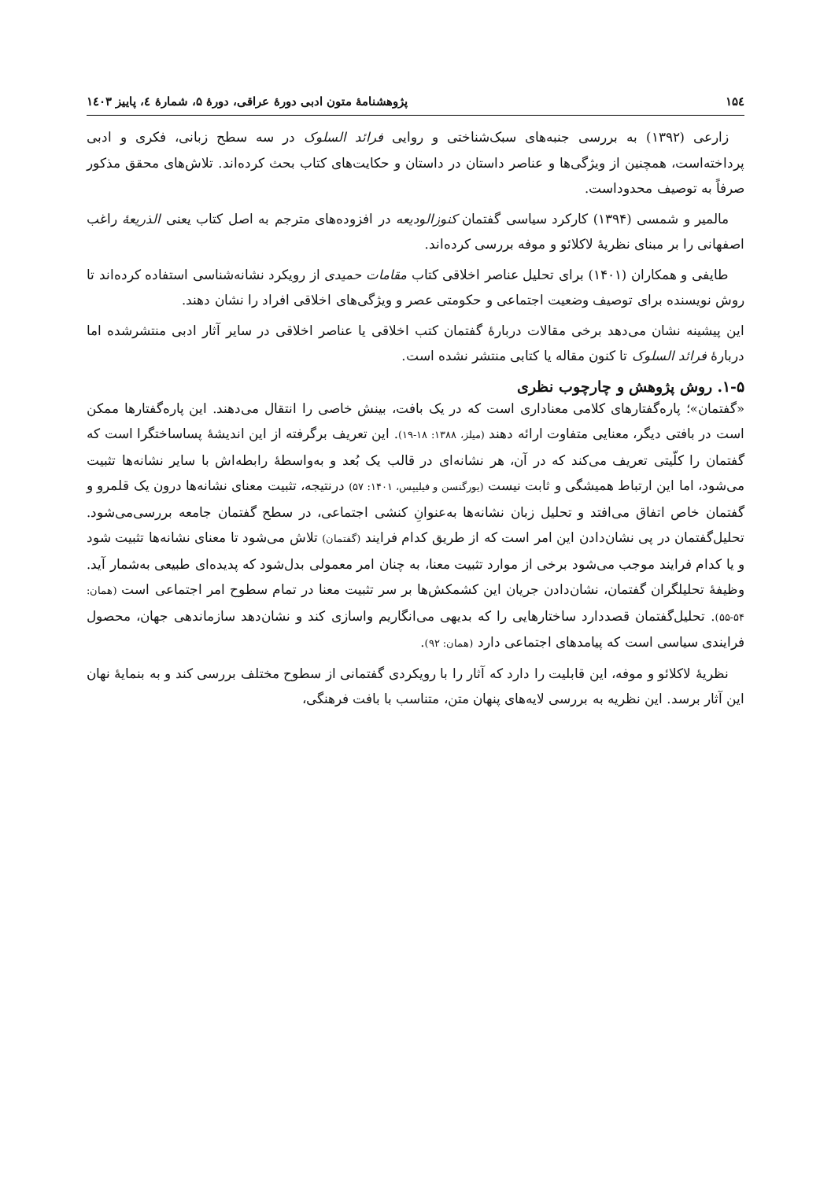۱۵٤ پژوهشنامهٔ متون ادبی دورهٔ عراقی، دورهٔ ۵، شمارهٔ ٤، پاییز ۱٤۰۳
زارعی (۱۳۹۲) به بررسی جنبه‌های سبک‌شناختی و روایی فرائد السلوک در سه سطح زبانی، فکری و ادبی پرداخته‌است، همچنین از ویژگی‌ها و عناصر داستان در داستان و حکایت‌های کتاب بحث کرده‌اند. تلاش‌های محقق مذکور صرفاً به توصیف محدوداست.
مالمیر و شمسی (۱۳۹۴) کارکرد سیاسی گفتمان کنوزالودیعه در افزوده‌های مترجم به اصل کتاب یعنی الذریعهٔ راغب اصفهانی را بر مبنای نظریهٔ لاکلائو و موفه بررسی کرده‌اند.
طایفی و همکاران (۱۴۰۱) برای تحلیل عناصر اخلاقی کتاب مقامات حمیدی از رویکرد نشانه‌شناسی استفاده کرده‌اند تا روش نویسنده برای توصیف وضعیت اجتماعی و حکومتی عصر و ویژگی‌های اخلاقی افراد را نشان دهند.
این پیشینه نشان می‌دهد برخی مقالات دربارهٔ گفتمان کتب اخلاقی یا عناصر اخلاقی در سایر آثار ادبی منتشرشده اما دربارهٔ فرائد السلوک تا کنون مقاله یا کتابی منتشر نشده است.
۱-۵. روش پژوهش و چارچوب نظری
«گفتمان»؛ پاره‌گفتارهای کلامی معناداری است که در یک بافت، بینش خاصی را انتقال می‌دهند. این پاره‌گفتارها ممکن است در بافتی دیگر، معنایی متفاوت ارائه دهند (میلز، ۱۳۸۸: ۱۸-۱۹). این تعریف برگرفته از این اندیشهٔ پساساختگرا است که گفتمان را کلّیتی تعریف می‌کند که در آن، هر نشانه‌ای در قالب یک بُعد و به‌واسطهٔ رابطه‌اش با سایر نشانه‌ها تثبیت می‌شود، اما این ارتباط همیشگی و ثابت نیست (یورگنسن و فیلیپس، ۱۴۰۱: ۵۷) درنتیجه، تثبیت معنای نشانه‌ها درون یک قلمرو و گفتمان خاص اتفاق می‌افتد و تحلیل زبان نشانه‌ها به‌عنوانِ کنشی اجتماعی، در سطح گفتمان جامعه بررسی‌می‌شود. تحلیل‌گفتمان در پی نشان‌دادن این امر است که از طریق کدام فرایند (گفتمان) تلاش می‌شود تا معنای نشانه‌ها تثبیت شود و یا کدام فرایند موجب می‌شود برخی از موارد تثبیت معنا، به چنان امر معمولی بدل‌شود که پدیده‌ای طبیعی به‌شمار آید. وظیفهٔ تحلیلگران گفتمان، نشان‌دادن جریان این کشمکش‌ها بر سر تثبیت معنا در تمام سطوح امر اجتماعی است (همان: ۵۴-۵۵). تحلیل‌گفتمان قصددارد ساختارهایی را که بدیهی می‌انگاریم واسازی کند و نشان‌دهد سازماندهی جهان، محصول فرایندی سیاسی است که پیامدهای اجتماعی دارد (همان: ۹۲).
نظریهٔ لاکلائو و موفه، این قابلیت را دارد که آثار را با رویکردی گفتمانی از سطوح مختلف بررسی کند و به بنمایهٔ نهان این آثار برسد. این نظریه به بررسی لایه‌های پنهان متن، متناسب با بافت فرهنگی،